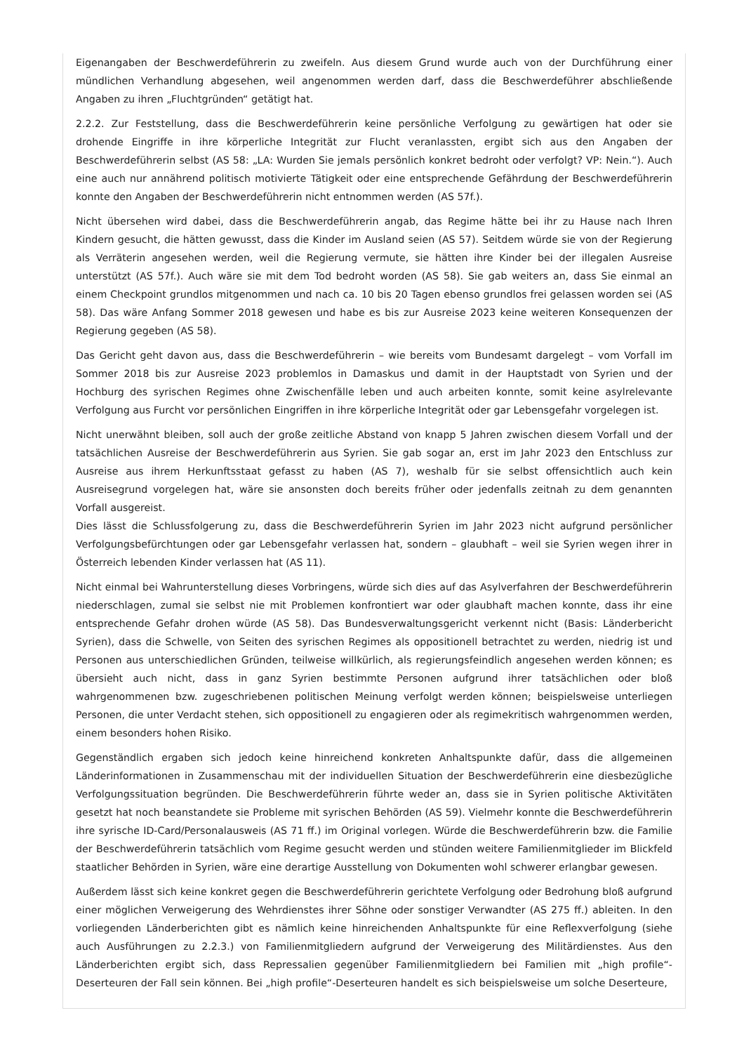Eigenangaben der Beschwerdeführerin zu zweifeln. Aus diesem Grund wurde auch von der Durchführung einer mündlichen Verhandlung abgesehen, weil angenommen werden darf, dass die Beschwerdeführer abschließende Angaben zu ihren „Fluchtgründen“ getätigt hat.
2.2.2. Zur Feststellung, dass die Beschwerdeführerin keine persönliche Verfolgung zu gewärtigen hat oder sie drohende Eingriffe in ihre körperliche Integrität zur Flucht veranlassten, ergibt sich aus den Angaben der Beschwerdeführerin selbst (AS 58: „LA: Wurden Sie jemals persönlich konkret bedroht oder verfolgt? VP: Nein.“). Auch eine auch nur annährend politisch motivierte Tätigkeit oder eine entsprechende Gefährdung der Beschwerdeführerin konnte den Angaben der Beschwerdeführerin nicht entnommen werden (AS 57f.).
Nicht übersehen wird dabei, dass die Beschwerdeführerin angab, das Regime hätte bei ihr zu Hause nach Ihren Kindern gesucht, die hätten gewusst, dass die Kinder im Ausland seien (AS 57). Seitdem würde sie von der Regierung als Verräterin angesehen werden, weil die Regierung vermute, sie hätten ihre Kinder bei der illegalen Ausreise unterstützt (AS 57f.). Auch wäre sie mit dem Tod bedroht worden (AS 58). Sie gab weiters an, dass Sie einmal an einem Checkpoint grundlos mitgenommen und nach ca. 10 bis 20 Tagen ebenso grundlos frei gelassen worden sei (AS 58). Das wäre Anfang Sommer 2018 gewesen und habe es bis zur Ausreise 2023 keine weiteren Konsequenzen der Regierung gegeben (AS 58).
Das Gericht geht davon aus, dass die Beschwerdeführerin – wie bereits vom Bundesamt dargelegt – vom Vorfall im Sommer 2018 bis zur Ausreise 2023 problemlos in Damaskus und damit in der Hauptstadt von Syrien und der Hochburg des syrischen Regimes ohne Zwischenfälle leben und auch arbeiten konnte, somit keine asylrelevante Verfolgung aus Furcht vor persönlichen Eingriffen in ihre körperliche Integrität oder gar Lebensgefahr vorgelegen ist.
Nicht unerwähnt bleiben, soll auch der große zeitliche Abstand von knapp 5 Jahren zwischen diesem Vorfall und der tatsächlichen Ausreise der Beschwerdeführerin aus Syrien. Sie gab sogar an, erst im Jahr 2023 den Entschluss zur Ausreise aus ihrem Herkunftsstaat gefasst zu haben (AS 7), weshalb für sie selbst offensichtlich auch kein Ausreisegrund vorgelegen hat, wäre sie ansonsten doch bereits früher oder jedenfalls zeitnah zu dem genannten Vorfall ausgereist.
Dies lässt die Schlussfolgerung zu, dass die Beschwerdeführerin Syrien im Jahr 2023 nicht aufgrund persönlicher Verfolgungsbefürchtungen oder gar Lebensgefahr verlassen hat, sondern – glaubhaft – weil sie Syrien wegen ihrer in Österreich lebenden Kinder verlassen hat (AS 11).
Nicht einmal bei Wahrunterstellung dieses Vorbringens, würde sich dies auf das Asylverfahren der Beschwerdeführerin niederschlagen, zumal sie selbst nie mit Problemen konfrontiert war oder glaubhaft machen konnte, dass ihr eine entsprechende Gefahr drohen würde (AS 58). Das Bundesverwaltungsgericht verkennt nicht (Basis: Länderbericht Syrien), dass die Schwelle, von Seiten des syrischen Regimes als oppositionell betrachtet zu werden, niedrig ist und Personen aus unterschiedlichen Gründen, teilweise willkürlich, als regierungsfeindlich angesehen werden können; es übersieht auch nicht, dass in ganz Syrien bestimmte Personen aufgrund ihrer tatsächlichen oder bloß wahrgenommenen bzw. zugeschriebenen politischen Meinung verfolgt werden können; beispielsweise unterliegen Personen, die unter Verdacht stehen, sich oppositionell zu engagieren oder als regimekritisch wahrgenommen werden, einem besonders hohen Risiko.
Gegenständlich ergaben sich jedoch keine hinreichend konkreten Anhaltspunkte dafür, dass die allgemeinen Länderinformationen in Zusammenschau mit der individuellen Situation der Beschwerdeführerin eine diesbezügliche Verfolgungssituation begründen. Die Beschwerdeführerin führte weder an, dass sie in Syrien politische Aktivitäten gesetzt hat noch beanstandete sie Probleme mit syrischen Behörden (AS 59). Vielmehr konnte die Beschwerdeführerin ihre syrische ID-Card/Personalausweis (AS 71 ff.) im Original vorlegen. Würde die Beschwerdeführerin bzw. die Familie der Beschwerdeführerin tatsächlich vom Regime gesucht werden und stünden weitere Familienmitglieder im Blickfeld staatlicher Behörden in Syrien, wäre eine derartige Ausstellung von Dokumenten wohl schwerer erlangbar gewesen.
Außerdem lässt sich keine konkret gegen die Beschwerdeführerin gerichtete Verfolgung oder Bedrohung bloß aufgrund einer möglichen Verweigerung des Wehrdienstes ihrer Söhne oder sonstiger Verwandter (AS 275 ff.) ableiten. In den vorliegenden Länderberichten gibt es nämlich keine hinreichenden Anhaltspunkte für eine Reflexverfolgung (siehe auch Ausführungen zu 2.2.3.) von Familienmitgliedern aufgrund der Verweigerung des Militärdienstes. Aus den Länderberichten ergibt sich, dass Repressalien gegenüber Familienmitgliedern bei Familien mit „high profile“-Deserteuren der Fall sein können. Bei „high profile“-Deserteuren handelt es sich beispielsweise um solche Deserteure,